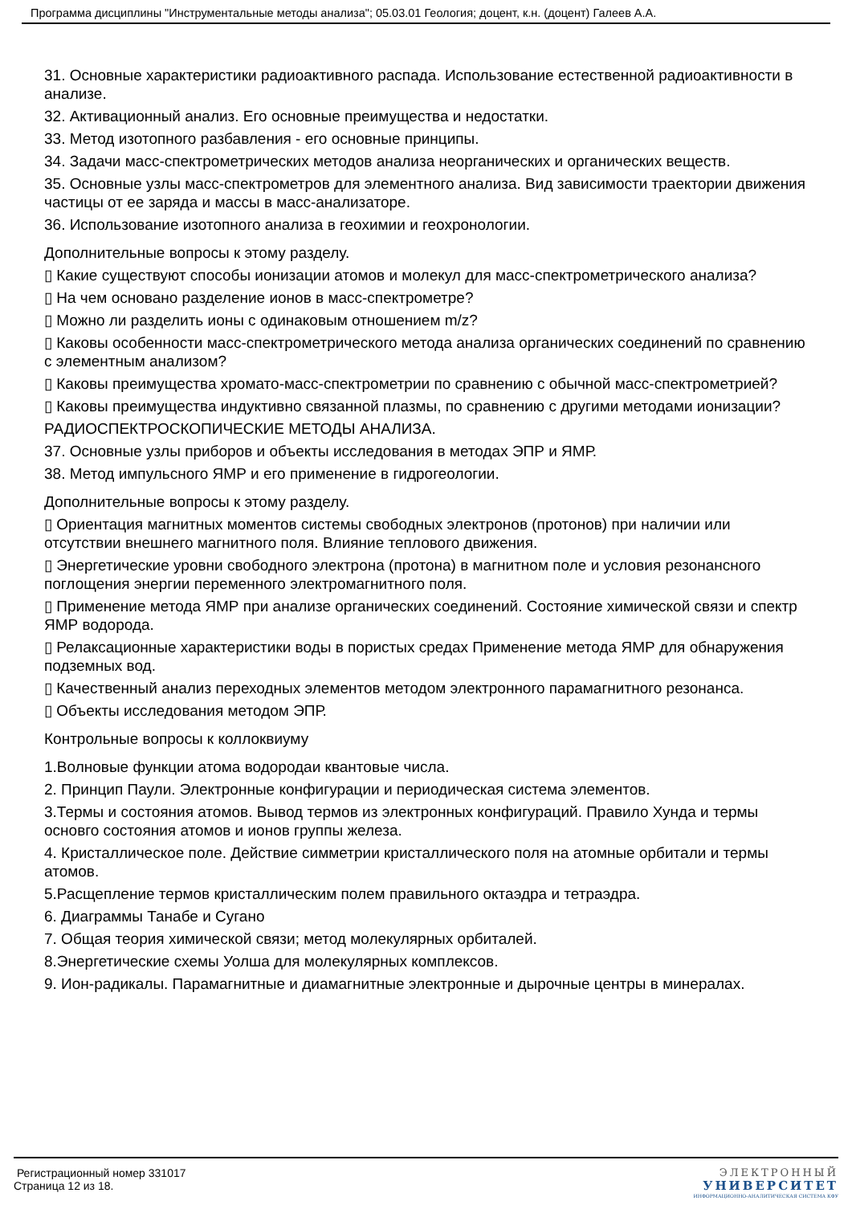Программа дисциплины "Инструментальные методы анализа"; 05.03.01 Геология; доцент, к.н. (доцент) Галеев А.А.
31. Основные характеристики радиоактивного распада. Использование естественной радиоактивности в анализе.
32. Активационный анализ. Его основные преимущества и недостатки.
33. Метод изотопного разбавления - его основные принципы.
34. Задачи масс-спектрометрических методов анализа неорганических и органических веществ.
35. Основные узлы масс-спектрометров для элементного анализа. Вид зависимости траектории движения частицы от ее заряда и массы в масс-анализаторе.
36. Использование изотопного анализа в геохимии и геохронологии.
Дополнительные вопросы к этому разделу.
▯ Какие существуют способы ионизации атомов и молекул для масс-спектрометрического анализа?
▯ На чем основано разделение ионов в масс-спектрометре?
▯ Можно ли разделить ионы с одинаковым отношением m/z?
▯ Каковы особенности масс-спектрометрического метода анализа органических соединений по сравнению с элементным анализом?
▯ Каковы преимущества хромато-масс-спектрометрии по сравнению с обычной масс-спектрометрией?
▯ Каковы преимущества индуктивно связанной плазмы, по сравнению с другими методами ионизации?
РАДИОСПЕКТРОСКОПИЧЕСКИЕ МЕТОДЫ АНАЛИЗА.
37. Основные узлы приборов и объекты исследования в методах ЭПР и ЯМР.
38. Метод импульсного ЯМР и его применение в гидрогеологии.
Дополнительные вопросы к этому разделу.
▯ Ориентация магнитных моментов системы свободных электронов (протонов) при наличии или отсутствии внешнего магнитного поля. Влияние теплового движения.
▯ Энергетические уровни свободного электрона (протона) в магнитном поле и условия резонансного поглощения энергии переменного электромагнитного поля.
▯ Применение метода ЯМР при анализе органических соединений. Состояние химической связи и спектр ЯМР водорода.
▯ Релаксационные характеристики воды в пористых средах Применение метода ЯМР для обнаружения подземных вод.
▯ Качественный анализ переходных элементов методом электронного парамагнитного резонанса.
▯ Объекты исследования методом ЭПР.
Контрольные вопросы к коллоквиуму
1.Волновые функции атома водородаи квантовые числа.
2. Принцип Паули. Электронные конфигурации и периодическая система элементов.
3.Термы и состояния атомов. Вывод термов из электронных конфигураций. Правило Хунда и термы основго состояния атомов и ионов группы железа.
4. Кристаллическое поле. Действие симметрии кристаллического поля на атомные орбитали и термы атомов.
5.Расщепление термов кристаллическим полем правильного октаэдра и тетраэдра.
6. Диаграммы Танабе и Сугано
7. Общая теория химической связи; метод молекулярных орбиталей.
8.Энергетические схемы Уолша для молекулярных комплексов.
9. Ион-радикалы. Парамагнитные и диамагнитные электронные и дырочные центры в минералах.
Регистрационный номер 331017
Страница 12 из 18.
ЭЛЕКТРОННЫЙ
УНИВЕРСИТЕТ
ИНФОРМАЦИОННО-АНАЛИТИЧЕСКАЯ СИСТЕМА КФУ